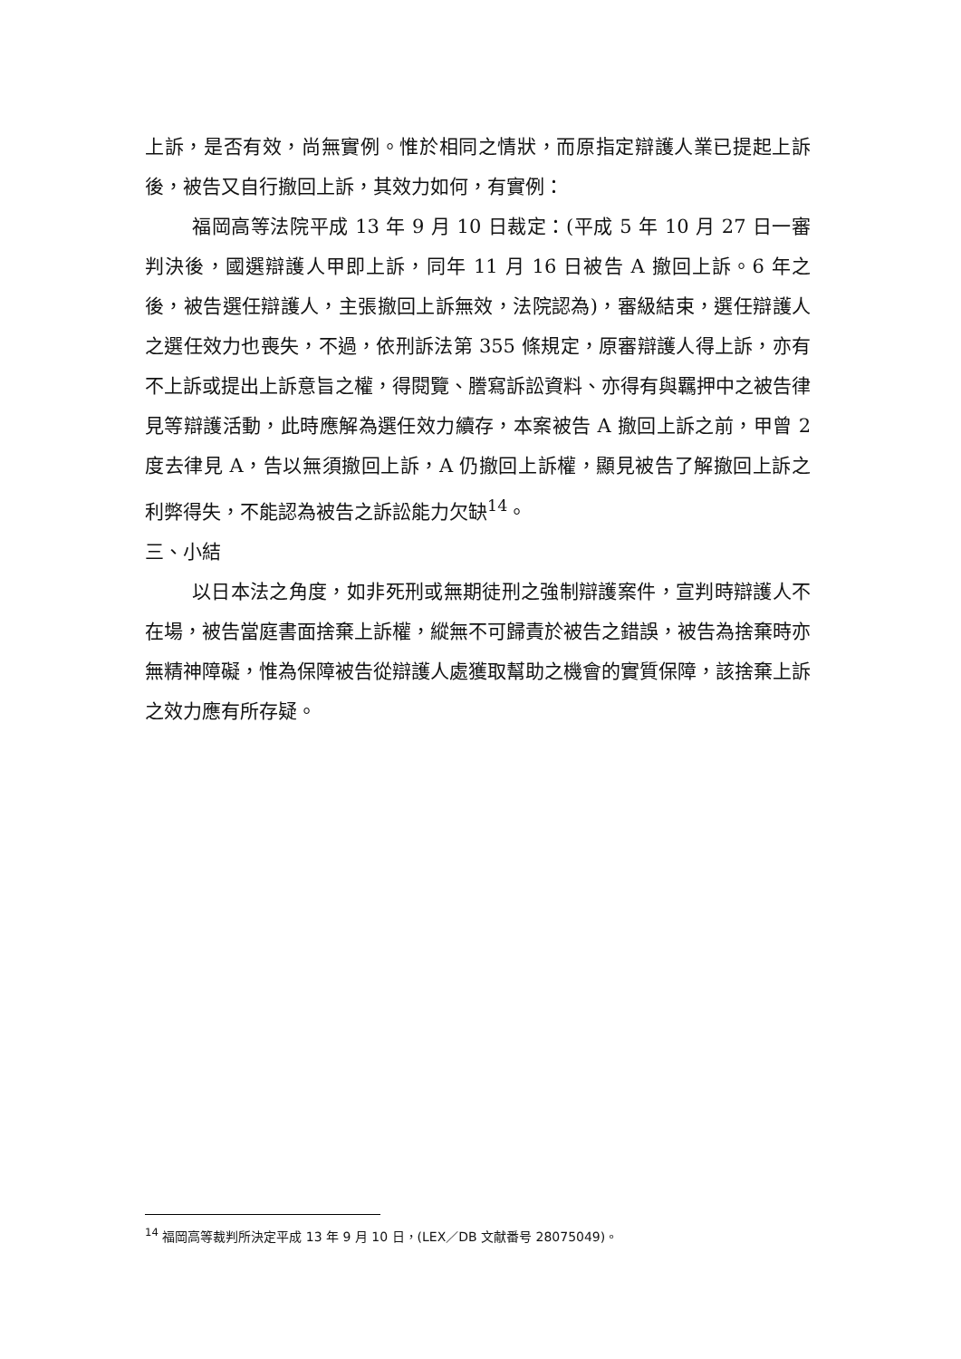上訴，是否有效，尚無實例。惟於相同之情狀，而原指定辯護人業已提起上訴後，被告又自行撤回上訴，其效力如何，有實例：
福岡高等法院平成 13 年 9 月 10 日裁定：(平成 5 年 10 月 27 日一審判決後，國選辯護人甲即上訴，同年 11 月 16 日被告 A 撤回上訴。6 年之後，被告選任辯護人，主張撤回上訴無效，法院認為)，審級結束，選任辯護人之選任效力也喪失，不過，依刑訴法第 355 條規定，原審辯護人得上訴，亦有不上訴或提出上訴意旨之權，得閱覽、謄寫訴訟資料、亦得有與羈押中之被告律見等辯護活動，此時應解為選任效力續存，本案被告 A 撤回上訴之前，甲曾 2 度去律見 A，告以無須撤回上訴，A 仍撤回上訴權，顯見被告了解撤回上訴之利弊得失，不能認為被告之訴訟能力欠缺<sup>14</sup>。
三、小結
以日本法之角度，如非死刑或無期徒刑之強制辯護案件，宣判時辯護人不在場，被告當庭書面捨棄上訴權，縱無不可歸責於被告之錯誤，被告為捨棄時亦無精神障礙，惟為保障被告從辯護人處獲取幫助之機會的實質保障，該捨棄上訴之效力應有所存疑。
<sup>14</sup> 福岡高等裁判所決定平成 13 年 9 月 10 日，(LEX／DB 文献番号 28075049)。